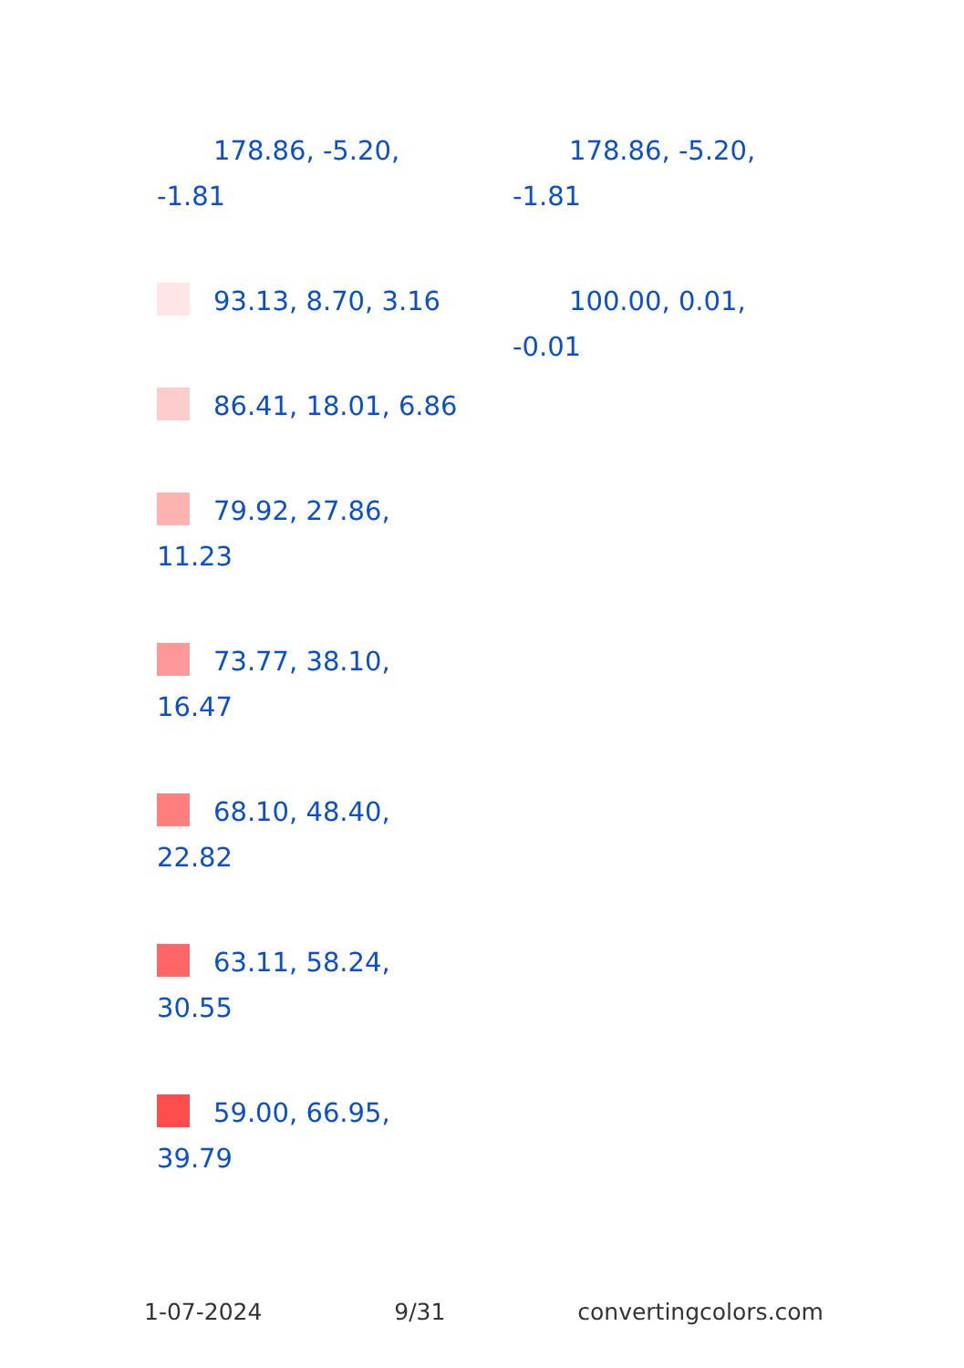178.86, -5.20,
-1.81
178.86, -5.20,
-1.81
93.13, 8.70, 3.16 100.00, 0.01,
-0.01
86.41, 18.01, 6.86
79.92, 27.86,
11.23
73.77, 38.10,
16.47
68.10, 48.40,
22.82
63.11, 58.24,
30.55
59.00, 66.95,
39.79
1-07-2024 9/31 convertingcolors.com